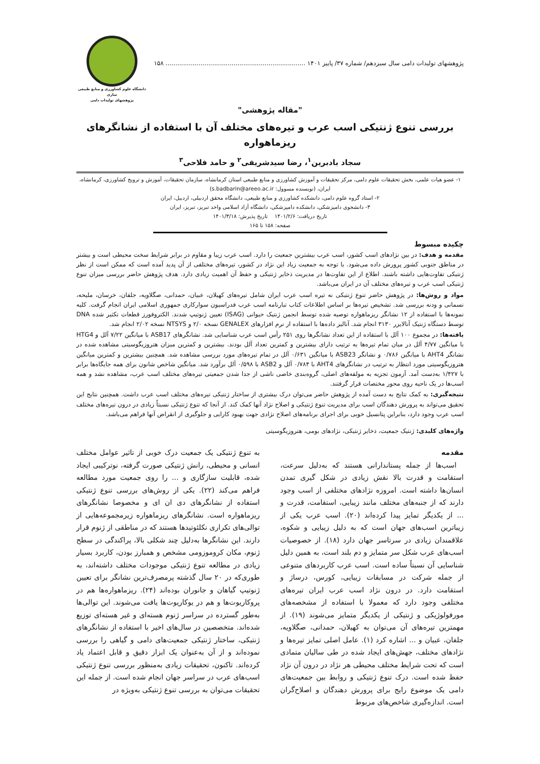پژوهشهای تولیدات دامی سال سیزدهم/ شماره ۳۷/ پاییز ۱۴۰۱ ........................................................................ ۱۵۸
دانشگاه علوم کشاورزی و منابع طبیعی ساری
پژوهشهای تولیدات دامی
"مقاله پژوهشی"
بررسی تنوع ژنتیکی اسب عرب و تیره‌های مختلف آن با استفاده از نشانگرهای ریزماهواره
سجاد بادبرین<sup>۱</sup>، رضا سیدشریفی<sup>۲</sup> و حامد فلاحی<sup>۳</sup>
۱- عضو هیات علمی، بخش تحقیقات علوم دامی، مرکز تحقیقات و آموزش کشاورزی و منابع طبیعی استان کرمانشاه، سازمان تحقیقات، آموزش و ترویج کشاورزی، کرمانشاه، ایران، (نویسنده مسوول: s.badbarin@areeo.ac.ir)
۲- استاد گروه علوم دامی، دانشکده کشاورزی و منابع طبیعی، دانشگاه محقق اردبیلی، اردبیل، ایران
۳- دانشجوی دامپزشکی، دانشکده دامپزشکی، دانشگاه آزاد اسلامی واحد تبریز، تبریز، ایران
تاریخ دریافت: ۱۴۰۱/۲/۶ تاریخ پذیرش: ۱۴۰۱/۳/۱۸
صفحه: ۱۵۸ تا ۱۶۵
چکیده مبسوط
مقدمه و هدف: در بین نژادهای اسب کشور، اسب عرب بیشترین جمعیت را دارد. اسب عرب زیبا و مقاوم در برابر شرایط سخت محیطی است و بیشتر در مناطق جنوبی کشور پرورش داده می‌شود. با توجه به جمعیت زیاد این نژاد در کشور، تیره‌های مختلفی از آن پدید آمده است که ممکن است از نظر ژنتیکی تفاوت‌هایی داشته باشند. اطلاع از این تفاوت‌ها در مدیریت ذخایر ژنتیکی و حفظ آن اهمیت زیادی دارد. هدف پژوهش حاضر بررسی میزان تنوع ژنتیکی اسب عرب و تیره‌های مختلف آن در ایران می‌باشد.
مواد و روش‌ها: در پژوهش حاضر تنوع ژنتیکی نه تیره اسب عرب ایران شامل تیره‌های کهیلان، عبیان، حمدانی، صگلاویه، جلفان، خرسان، ملیحه، نسمانی و ودنه بررسی شد. تشخیص تیره‌ها بر اساس اطلاعات کتاب تبارنامه اسب عرب فدراسیون سوارکاری جمهوری اسلامی ایران انجام گرفت. کلیه نمونه‌ها با استفاده از ۱۲ نشانگر ریزماهواره توصیه شده توسط انجمن ژنتیک حیوانی (ISAG) تعیین ژنوتیپ شدند. الکتروفورز قطعات تکثیر شده DNA توسط دستگاه ژنتیک آنالایزر ۳۱۳۰ انجام شد. آنالیز داده‌ها با استفاده از نرم افزارهای GENALEX نسخه ۲/۰ و NTSYS نسخه ۲/۰۲ انجام شد.
یافته‌ها: در مجموع ۱۰۰ آلل با استفاده از این تعداد نشانگرها روی ۲۵۱ رأس اسب عرب شناسایی شد. نشانگرهای ASB17 با میانگین ۷/۲۲ آلل و HTG4 با میانگین ۴/۷۷ آلل در میان تمام تیره‌ها به ترتیب دارای بیشترین و کمترین تعداد آلل بودند. بیشترین و کمترین میزان هتروزیگوسیتی مشاهده شده در نشانگر AHT4 با میانگین ۰/۷۸۶ و نشانگر ASB23 با میانگین ۰/۶۳۱ آلل در تمام تیره‌های مورد بررسی مشاهده شد. همچنین بیشترین و کمترین میانگین هتروزیگوسیتی مورد انتظار به ترتیب در نشانگرهای AHT4 با ۰/۷۸۴ آلل و ASB2 با ۰/۵۹۸ آلل برآورد شد. میانگین شاخص شانون برای همه جایگاه‌ها برابر با ۱/۴۲۷ به‌دست آمد. آزمون تجزیه به مولفه‌های اصلی، گروه‌بندی خاصی ناشی از جدا شدن جمعیتی تیره‌های مختلف اسب عرب، مشاهده نشد و همه اسب‌ها در یک ناحیه روی محور مختصات قرار گرفتند.
نتیجه‌گیری: به کمک نتایج به دست آمده از پژوهش حاضر می‌توان درک بیشتری از ساختار ژنتیکی تیره‌های مختلف اسب عرب داشت. همچنین نتایج این تحقیق می‌تواند به پرورش دهندگان اسب برای مدیریت تنوع ژنتیکی و اصلاح نژاد آنها کمک کند. از آنجا که تنوع ژنتیکی نسبتاً زیادی در درون تیره‌های مختلف اسب عرب وجود دارد، بنابراین پتانسیل خوبی برای اجرای برنامه‌های اصلاح نژادی جهت بهبود کارایی و جلوگیری از انقراض آنها فراهم می‌باشد.
واژه‌های کلیدی: ژنتیک جمعیت، ذخایر ژنتیکی، نژادهای بومی، هتروزیگوسیتی
مقدمه
اسب‌ها از جمله پستاندارانی هستند که به‌دلیل سرعت، استقامت و قدرت بالا نقش زیادی در شکل گیری تمدن انسان‌ها داشته است. امروزه نژادهای مختلفی از اسب وجود دارند که از جنبه‌های مختلف مانند زیبایی، استقامت، قدرت و ... از یکدیگر تمایز پیدا کرده‌اند (۲۰). اسب عرب یکی از زیباترین اسب‌های جهان است که به دلیل زیبایی و شکوه، علاقمندان زیادی در سرتاسر جهان دارد (۱۸). از خصوصیات اسب‌های عرب شکل سر متمایز و دم بلند است، به همین دلیل شناسایی آن نسبتاً ساده است. اسب عرب کاربردهای متنوعی از جمله شرکت در مسابقات زیبایی، کورس، درساژ و استقامت دارد. در درون نژاد اسب عرب ایران تیره‌های مختلفی وجود دارد که معمولا با استفاده از مشخصه‌های مورفولوژیکی و ژنتیکی از یکدیگر متمایز می‌شوند (۱۹). از مهمترین تیره‌های آن می‌توان به کهیلان، حمدانی، صگلاویه، جلفان، عبیان و ... اشاره کرد (۱). عامل اصلی تمایز تیره‌ها و نژادهای مختلف، جهش‌های ایجاد شده در طی سالیان متمادی است که تحت شرایط مختلف محیطی هر نژاد در درون آن نژاد حفظ شده است. درک تنوع ژنتیکی و روابط بین جمعیت‌های دامی یک موضوع رایج برای پرورش دهندگان و اصلاح‌گران است. اندازه‌گیری شاخص‌های مربوط
به تنوع ژنتیکی یک جمعیت درک خوبی از تاثیر عوامل مختلف انسانی و محیطی، رانش ژنتیکی صورت گرفته، نوترکیبی ایجاد شده، قابلیت سازگاری و ... را روی جمعیت مورد مطالعه فراهم می‌کند (۲۲). یکی از روش‌های بررسی تنوع ژنتیکی استفاده از نشانگرهای دی ان ای و مخصوصا نشانگرهای ریزماهواره است. نشانگرهای ریزماهواره زیرمجموعه‌هایی از توالی‌های تکراری نکلئوتیدها هستند که در مناطقی از ژنوم قرار دارند. این نشانگرها به‌دلیل چند شکلی بالا، پراکندگی در سطح ژنوم، مکان کروموزومی مشخص و همبارز بودن، کاربرد بسیار زیادی در مطالعه تنوع ژنتیکی موجودات مختلف داشته‌اند، به طوری‌که در ۲۰ سال گذشته پرمصرف‌ترین نشانگر برای تعیین ژنوتیپ گیاهان و جانوران بوده‌اند (۲۴). ریزماهواره‌ها هم در پروکاریوت‌ها و هم در یوکاریوت‌ها یافت می‌شوند. این توالی‌ها به‌طور گسترده در سراسر ژنوم هسته‌ای و غیر هسته‌ای توزیع شده‌اند. متخصصین در سال‌های اخیر با استفاده از نشانگرهای ژنتیکی، ساختار ژنتیکی جمعیت‌های دامی و گیاهی را بررسی نموده‌اند و از آن به‌عنوان یک ابزار دقیق و قابل اعتماد یاد کرده‌اند. تاکنون، تحقیقات زیادی به‌منظور بررسی تنوع ژنتیکی اسب‌های عرب در سراسر جهان انجام شده است. از جمله این تحقیقات می‌توان به بررسی تنوع ژنتیکی به‌ویژه در